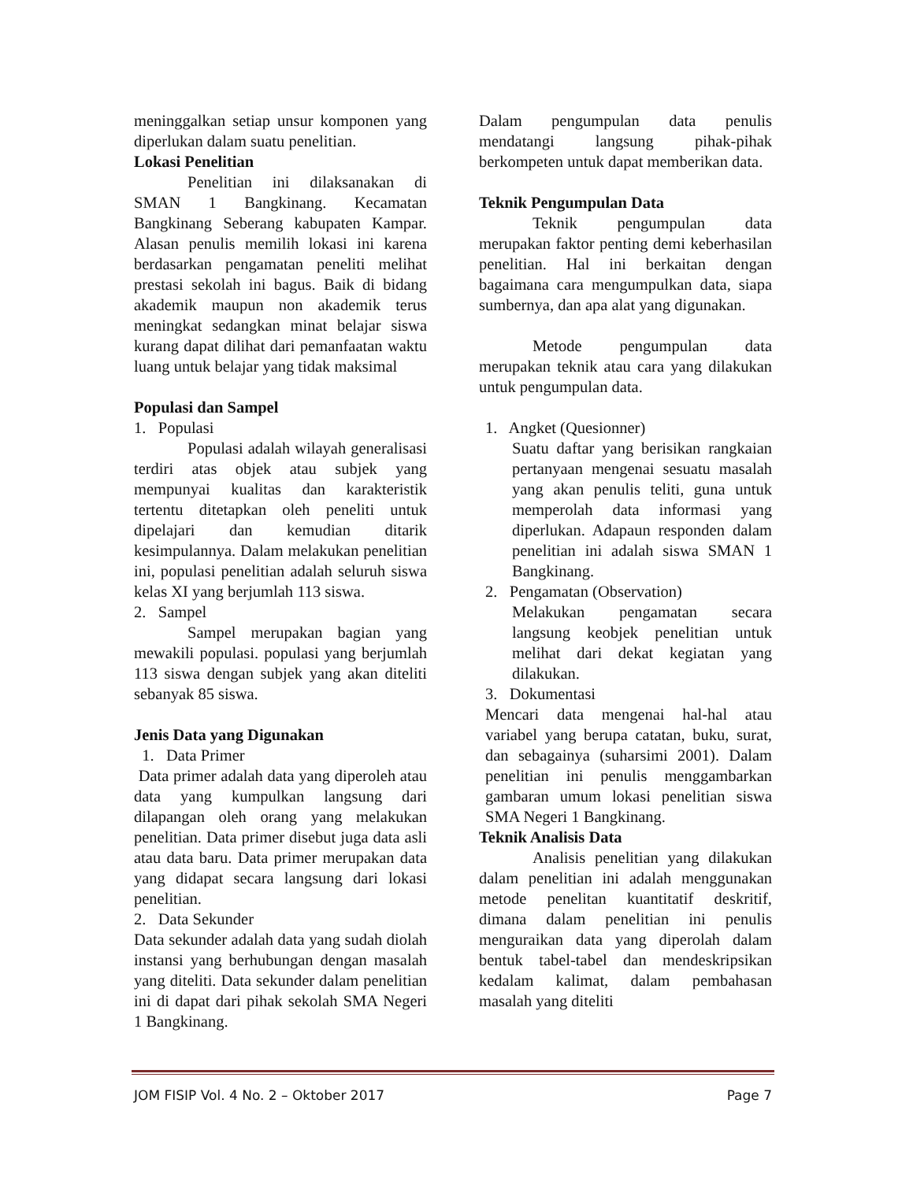meninggalkan setiap unsur komponen yang diperlukan dalam suatu penelitian.
Lokasi Penelitian
Penelitian ini dilaksanakan di SMAN 1 Bangkinang. Kecamatan Bangkinang Seberang kabupaten Kampar. Alasan penulis memilih lokasi ini karena berdasarkan pengamatan peneliti melihat prestasi sekolah ini bagus. Baik di bidang akademik maupun non akademik terus meningkat sedangkan minat belajar siswa kurang dapat dilihat dari pemanfaatan waktu luang untuk belajar yang tidak maksimal
Populasi dan Sampel
1. Populasi
Populasi adalah wilayah generalisasi terdiri atas objek atau subjek yang mempunyai kualitas dan karakteristik tertentu ditetapkan oleh peneliti untuk dipelajari dan kemudian ditarik kesimpulannya. Dalam melakukan penelitian ini, populasi penelitian adalah seluruh siswa kelas XI yang berjumlah 113 siswa.
2. Sampel
Sampel merupakan bagian yang mewakili populasi. populasi yang berjumlah 113 siswa dengan subjek yang akan diteliti sebanyak 85 siswa.
Jenis Data yang Digunakan
1. Data Primer
Data primer adalah data yang diperoleh atau data yang kumpulkan langsung dari dilapangan oleh orang yang melakukan penelitian. Data primer disebut juga data asli atau data baru. Data primer merupakan data yang didapat secara langsung dari lokasi penelitian.
2. Data Sekunder
Data sekunder adalah data yang sudah diolah instansi yang berhubungan dengan masalah yang diteliti. Data sekunder dalam penelitian ini di dapat dari pihak sekolah SMA Negeri 1 Bangkinang.
Dalam pengumpulan data penulis mendatangi langsung pihak-pihak berkompeten untuk dapat memberikan data.
Teknik Pengumpulan Data
Teknik pengumpulan data merupakan faktor penting demi keberhasilan penelitian. Hal ini berkaitan dengan bagaimana cara mengumpulkan data, siapa sumbernya, dan apa alat yang digunakan.
Metode pengumpulan data merupakan teknik atau cara yang dilakukan untuk pengumpulan data.
1. Angket (Quesionner)
Suatu daftar yang berisikan rangkaian pertanyaan mengenai sesuatu masalah yang akan penulis teliti, guna untuk memperolah data informasi yang diperlukan. Adapaun responden dalam penelitian ini adalah siswa SMAN 1 Bangkinang.
2. Pengamatan (Observation)
Melakukan pengamatan secara langsung keobjek penelitian untuk melihat dari dekat kegiatan yang dilakukan.
3. Dokumentasi
Mencari data mengenai hal-hal atau variabel yang berupa catatan, buku, surat, dan sebagainya (suharsimi 2001). Dalam penelitian ini penulis menggambarkan gambaran umum lokasi penelitian siswa SMA Negeri 1 Bangkinang.
Teknik Analisis Data
Analisis penelitian yang dilakukan dalam penelitian ini adalah menggunakan metode penelitan kuantitatif deskritif, dimana dalam penelitian ini penulis menguraikan data yang diperolah dalam bentuk tabel-tabel dan mendeskripsikan kedalam kalimat, dalam pembahasan masalah yang diteliti
JOM FISIP Vol. 4 No. 2 – Oktober 2017 Page 7